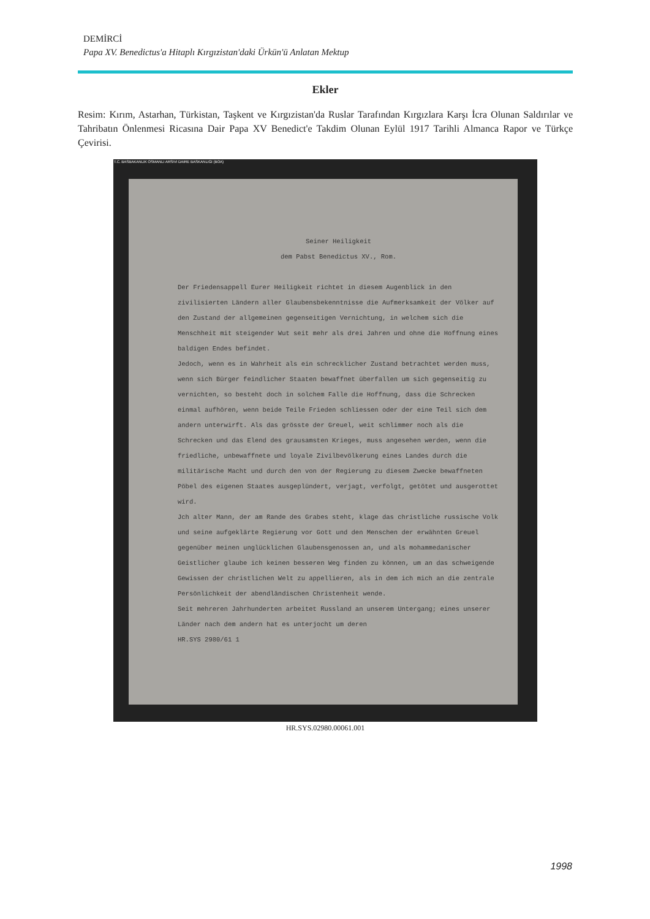DEMİRCİ
Papa XV. Benedictus'a Hitaplı Kırgızistan'daki Ürkün'ü Anlatan Mektup
Ekler
Resim: Kırım, Astarhan, Türkistan, Taşkent ve Kırgızistan'da Ruslar Tarafından Kırgızlara Karşı İcra Olunan Saldırılar ve Tahribatın Önlenmesi Ricasına Dair Papa XV Benedict'e Takdim Olunan Eylül 1917 Tarihli Almanca Rapor ve Türkçe Çevirisi.
T.C. BASBAKANLIK OSMANLI ARSIVI DAIRE BASKANLIGI (BOA)
Seiner Heiligkeit
dem Pabst Benedictus XV., Rom.
Der Friedensappell Eurer Heiligkeit richtet in diesem Augenblick in den zivilisierten Ländern aller Glaubensbekenntnisse die Aufmerksamkeit der Völker auf den Zustand der allgemeinen gegenseitigen Vernichtung, in welchem sich die Menschheit mit steigender Wut seit mehr als drei Jahren und ohne die Hoffnung eines baldigen Endes befindet.
Jedoch, wenn es in Wahrheit als ein schrecklicher Zustand betrachtet werden muss, wenn sich Bürger feindlicher Staaten bewaffnet überfallen um sich gegenseitig zu vernichten, so besteht doch in solchem Falle die Hoffnung, dass die Schrecken einmal aufhören, wenn beide Teile Frieden schliessen oder der eine Teil sich dem andern unterwirft. Als das grösste der Greuel, weit schlimmer noch als die Schrecken und das Elend des grausamsten Krieges, muss angesehen werden, wenn die friedliche, unbewaffnete und loyale Zivilbevölkerung eines Landes durch die militärische Macht und durch den von der Regierung zu diesem Zwecke bewaffneten Pöbel des eigenen Staates ausgeplündert, verjagt, verfolgt, getötet und ausgerottet wird.
Jch alter Mann, der am Rande des Grabes steht, klage das christliche russische Volk und seine aufgeklärte Regierung vor Gott und den Menschen der erwähnten Greuel gegenüber meinen unglücklichen Glaubensgenossen an, und als mohammedanischer Geistlicher glaube ich keinen besseren Weg finden zu können, um an das schweigende Gewissen der christlichen Welt zu appellieren, als in dem ich mich an die zentrale Persönlichkeit der abendländischen Christenheit wende.
Seit mehreren Jahrhunderten arbeitet Russland an unserem Untergang; eines unserer Länder nach dem andern hat es unterjocht um deren
HR.SYS 2980/61 1
HR.SYS.02980.00061.001
1998